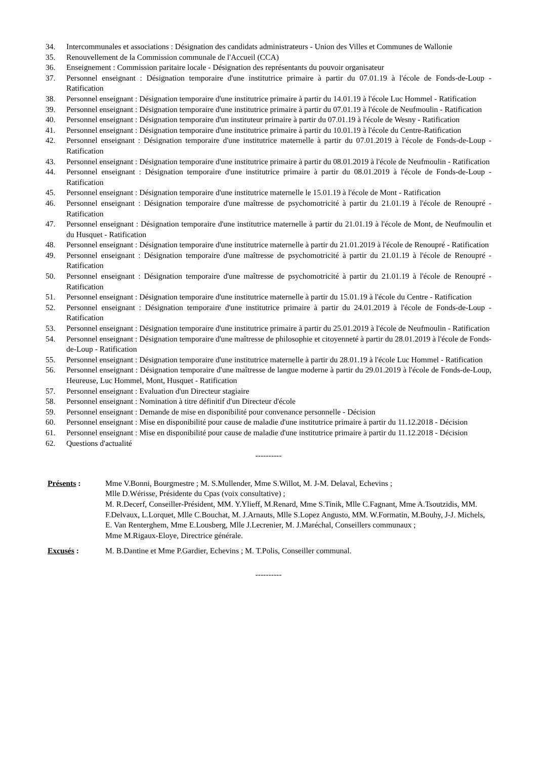34. Intercommunales et associations : Désignation des candidats administrateurs - Union des Villes et Communes de Wallonie
35. Renouvellement de la Commission communale de l'Accueil (CCA)
36. Enseignement : Commission paritaire locale - Désignation des représentants du pouvoir organisateur
37. Personnel enseignant : Désignation temporaire d'une institutrice primaire à partir du 07.01.19 à l'école de Fonds-de-Loup - Ratification
38. Personnel enseignant : Désignation temporaire d'une institutrice primaire à partir du 14.01.19 à l'école Luc Hommel - Ratification
39. Personnel enseignant : Désignation temporaire d'une institutrice primaire à partir du 07.01.19 à l'école de Neufmoulin - Ratification
40. Personnel enseignant : Désignation temporaire d'un instituteur primaire à partir du 07.01.19 à l'école de Wesny - Ratification
41. Personnel enseignant : Désignation temporaire d'une institutrice primaire à partir du 10.01.19 à l'école du Centre-Ratification
42. Personnel enseignant : Désignation temporaire d'une institutrice maternelle à partir du 07.01.2019 à l'école de Fonds-de-Loup - Ratification
43. Personnel enseignant : Désignation temporaire d'une institutrice primaire à partir du 08.01.2019 à l'école de Neufmoulin - Ratification
44. Personnel enseignant : Désignation temporaire d'une institutrice primaire à partir du 08.01.2019 à l'école de Fonds-de-Loup - Ratification
45. Personnel enseignant : Désignation temporaire d'une institutrice maternelle le 15.01.19 à l'école de Mont - Ratification
46. Personnel enseignant : Désignation temporaire d'une maîtresse de psychomotricité à partir du 21.01.19 à l'école de Renoupré - Ratification
47. Personnel enseignant : Désignation temporaire d'une institutrice maternelle à partir du 21.01.19 à l'école de Mont, de Neufmoulin et du Husquet - Ratification
48. Personnel enseignant : Désignation temporaire d'une institutrice maternelle à partir du 21.01.2019 à l'école de Renoupré - Ratification
49. Personnel enseignant : Désignation temporaire d'une maîtresse de psychomotricité à partir du 21.01.19 à l'école de Renoupré - Ratification
50. Personnel enseignant : Désignation temporaire d'une maîtresse de psychomotricité à partir du 21.01.19 à l'école de Renoupré - Ratification
51. Personnel enseignant : Désignation temporaire d'une institutrice maternelle à partir du 15.01.19 à l'école du Centre - Ratification
52. Personnel enseignant : Désignation temporaire d'une institutrice primaire à partir du 24.01.2019 à l'école de Fonds-de-Loup - Ratification
53. Personnel enseignant : Désignation temporaire d'une institutrice primaire à partir du 25.01.2019 à l'école de Neufmoulin - Ratification
54. Personnel enseignant : Désignation temporaire d'une maîtresse de philosophie et citoyenneté à partir du 28.01.2019 à l'école de Fonds-de-Loup - Ratification
55. Personnel enseignant : Désignation temporaire d'une institutrice maternelle à partir du 28.01.19 à l'école Luc Hommel - Ratification
56. Personnel enseignant : Désignation temporaire d'une maîtresse de langue moderne à partir du 29.01.2019 à l'école de Fonds-de-Loup, Heureuse, Luc Hommel, Mont, Husquet - Ratification
57. Personnel enseignant : Evaluation d'un Directeur stagiaire
58. Personnel enseignant : Nomination à titre définitif d'un Directeur d'école
59. Personnel enseignant : Demande de mise en disponibilité pour convenance personnelle - Décision
60. Personnel enseignant : Mise en disponibilité pour cause de maladie d'une institutrice primaire à partir du 11.12.2018 - Décision
61. Personnel enseignant : Mise en disponibilité pour cause de maladie d'une institutrice primaire à partir du 11.12.2018 - Décision
62. Questions d'actualité
----------
Présents : Mme V.Bonni, Bourgmestre ; M. S.Mullender, Mme S.Willot, M. J-M. Delaval, Echevins ;
Mlle D.Wérisse, Présidente du Cpas (voix consultative) ;
M. R.Decerf, Conseiller-Président, MM. Y.Ylieff, M.Renard, Mme S.Tinik, Mlle C.Fagnant, Mme A.Tsoutzidis, MM. F.Delvaux, L.Lorquet, Mlle C.Bouchat, M. J.Arnauts, Mlle S.Lopez Angusto, MM. W.Formatin, M.Bouhy, J-J. Michels, E. Van Renterghem, Mme E.Lousberg, Mlle J.Lecrenier, M. J.Maréchal, Conseillers communaux ;
Mme M.Rigaux-Eloye, Directrice générale.
Excusés : M. B.Dantine et Mme P.Gardier, Echevins ; M. T.Polis, Conseiller communal.
----------